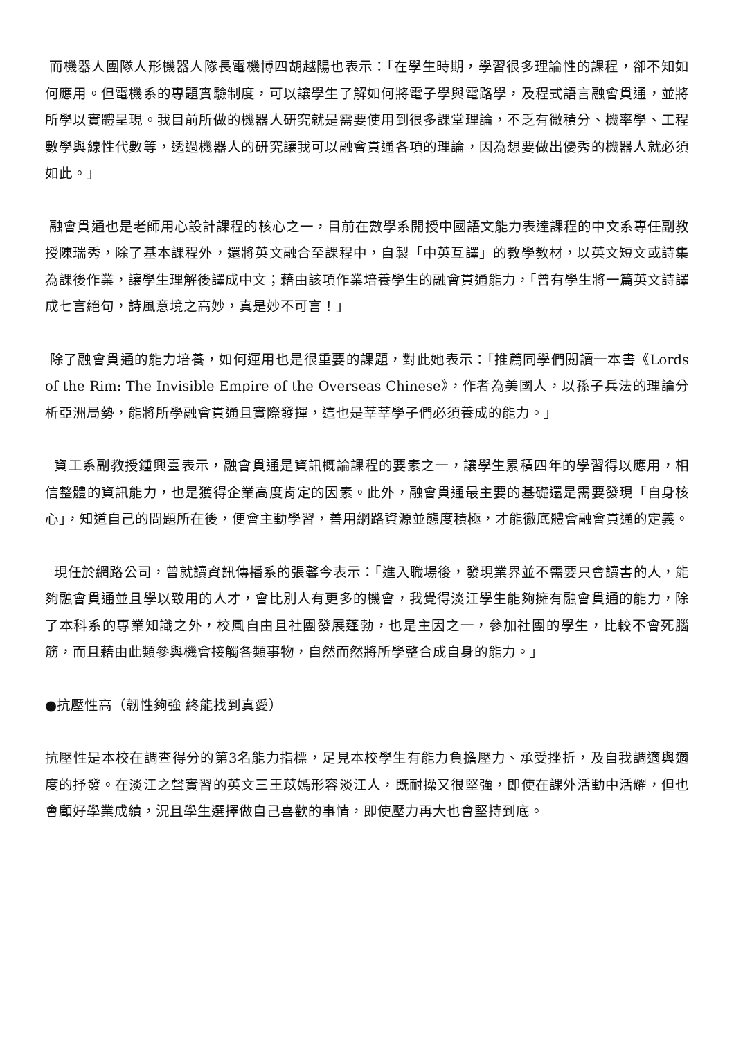而機器人團隊人形機器人隊長電機博四胡越陽也表示：「在學生時期，學習很多理論性的課程，卻不知如何應用。但電機系的專題實驗制度，可以讓學生了解如何將電子學與電路學，及程式語言融會貫通，並將所學以實體呈現。我目前所做的機器人研究就是需要使用到很多課堂理論，不乏有微積分、機率學、工程數學與線性代數等，透過機器人的研究讓我可以融會貫通各項的理論，因為想要做出優秀的機器人就必須如此。」
融會貫通也是老師用心設計課程的核心之一，目前在數學系開授中國語文能力表達課程的中文系專任副教授陳瑞秀，除了基本課程外，還將英文融合至課程中，自製「中英互譯」的教學教材，以英文短文或詩集為課後作業，讓學生理解後譯成中文；藉由該項作業培養學生的融會貫通能力，「曾有學生將一篇英文詩譯成七言絕句，詩風意境之高妙，真是妙不可言！」
除了融會貫通的能力培養，如何運用也是很重要的課題，對此她表示：「推薦同學們閱讀一本書《Lords of the Rim: The Invisible Empire of the Overseas Chinese》，作者為美國人，以孫子兵法的理論分析亞洲局勢，能將所學融會貫通且實際發揮，這也是莘莘學子們必須養成的能力。」
資工系副教授鍾興臺表示，融會貫通是資訊概論課程的要素之一，讓學生累積四年的學習得以應用，相信整體的資訊能力，也是獲得企業高度肯定的因素。此外，融會貫通最主要的基礎還是需要發現「自身核心」，知道自己的問題所在後，便會主動學習，善用網路資源並態度積極，才能徹底體會融會貫通的定義。
現任於網路公司，曾就讀資訊傳播系的張馨今表示：「進入職場後，發現業界並不需要只會讀書的人，能夠融會貫通並且學以致用的人才，會比別人有更多的機會，我覺得淡江學生能夠擁有融會貫通的能力，除了本科系的專業知識之外，校風自由且社團發展蓬勃，也是主因之一，參加社團的學生，比較不會死腦筋，而且藉由此類參與機會接觸各類事物，自然而然將所學整合成自身的能力。」
●抗壓性高（韌性夠強 終能找到真愛）
抗壓性是本校在調查得分的第3名能力指標，足見本校學生有能力負擔壓力、承受挫折，及自我調適與適度的抒發。在淡江之聲實習的英文三王苡嫣形容淡江人，既耐操又很堅強，即使在課外活動中活耀，但也會顧好學業成績，況且學生選擇做自己喜歡的事情，即使壓力再大也會堅持到底。